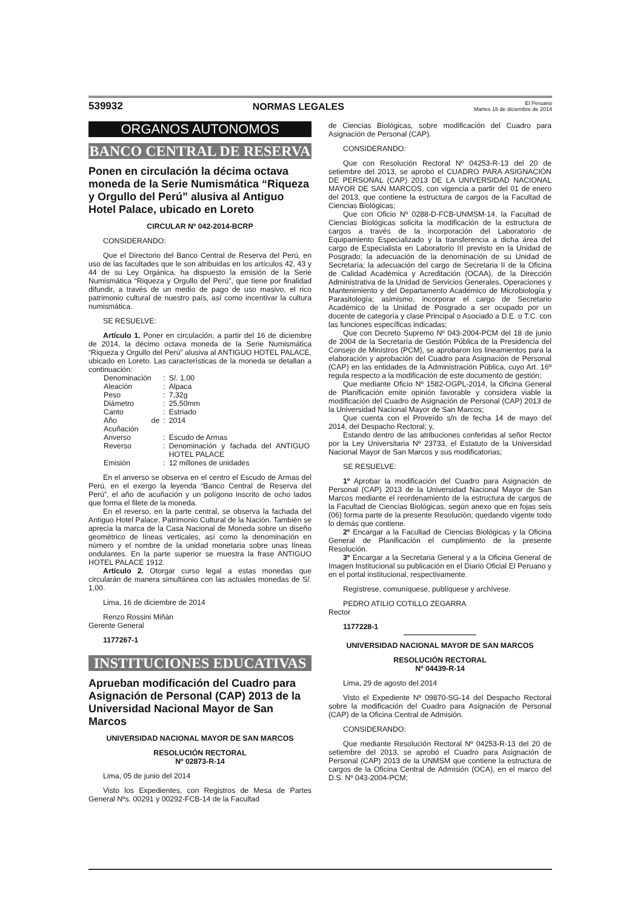539932 NORMAS LEGALES El Peruano
Martes 16 de diciembre de 2014
ORGANOS AUTONOMOS
BANCO CENTRAL DE RESERVA
Ponen en circulación la décima octava moneda de la Serie Numismática “Riqueza y Orgullo del Perú” alusiva al Antiguo Hotel Palace, ubicado en Loreto
CIRCULAR Nº 042-2014-BCRP
CONSIDERANDO:
Que el Directorio del Banco Central de Reserva del Perú, en uso de las facultades que le son atribuidas en los artículos 42, 43 y 44 de su Ley Orgánica, ha dispuesto la emisión de la Serie Numismática “Riqueza y Orgullo del Perú”, que tiene por finalidad difundir, a través de un medio de pago de uso masivo, el rico patrimonio cultural de nuestro país, así como incentivar la cultura numismática.
SE RESUELVE:
Artículo 1. Poner en circulación, a partir del 16 de diciembre de 2014, la décimo octava moneda de la Serie Numismática “Riqueza y Orgullo del Perú” alusiva al ANTIGUO HOTEL PALACE, ubicado en Loreto. Las características de la moneda se detallan a continuación:
| Denominación | : | S/. 1,00 |
| Aleación | : | Alpaca |
| Peso | : | 7,32g |
| Diámetro | : | 25,50mm |
| Canto | : | Estriado |
| Año de Acuñación | : | 2014 |
| Anverso | : | Escudo de Armas |
| Reverso | : | Denominación y fachada del ANTIGUO HOTEL PALACE |
| Emisión | : | 12 millones de unidades |
En el anverso se observa en el centro el Escudo de Armas del Perú, en el exergo la leyenda “Banco Central de Reserva del Perú”, el año de acuñación y un polígono inscrito de ocho lados que forma el filete de la moneda.
En el reverso, en la parte central, se observa la fachada del Antiguo Hotel Palace, Patrimonio Cultural de la Nación. También se aprecia la marca de la Casa Nacional de Moneda sobre un diseño geométrico de líneas verticales, así como la denominación en número y el nombre de la unidad monetaria sobre unas líneas ondulantes. En la parte superior se muestra la frase ANTIGUO HOTEL PALACE 1912.
Artículo 2. Otorgar curso legal a estas monedas que circularán de manera simultánea con las actuales monedas de S/. 1,00.
Lima, 16 de diciembre de 2014
Renzo Rossini Miñán
Gerente General
1177267-1
INSTITUCIONES EDUCATIVAS
Aprueban modificación del Cuadro para Asignación de Personal (CAP) 2013 de la Universidad Nacional Mayor de San Marcos
UNIVERSIDAD NACIONAL MAYOR DE SAN MARCOS
RESOLUCIÓN RECTORAL
Nº 02873-R-14
Lima, 05 de junio del 2014
Visto los Expedientes, con Registros de Mesa de Partes General Nºs. 00291 y 00292-FCB-14 de la Facultad
de Ciencias Biológicas, sobre modificación del Cuadro para Asignación de Personal (CAP).
CONSIDERANDO:
Que con Resolución Rectoral Nº 04253-R-13 del 20 de setiembre del 2013, se aprobó el CUADRO PARA ASIGNACIÓN DE PERSONAL (CAP) 2013 DE LA UNIVERSIDAD NACIONAL MAYOR DE SAN MARCOS, con vigencia a partir del 01 de enero del 2013, que contiene la estructura de cargos de la Facultad de Ciencias Biológicas;
Que con Oficio Nº 0288-D-FCB-UNMSM-14, la Facultad de Ciencias Biológicas solicita la modificación de la estructura de cargos a través de la incorporación del Laboratorio de Equipamiento Especializado y la transferencia a dicha área del cargo de Especialista en Laboratorio III previsto en la Unidad de Posgrado; la adecuación de la denominación de su Unidad de Secretaría; la adecuación del cargo de Secretaria II de la Oficina de Calidad Académica y Acreditación (OCAA), de la Dirección Administrativa de la Unidad de Servicios Generales, Operaciones y Mantenimiento y del Departamento Académico de Microbiología y Parasitología; asimismo, incorporar el cargo de Secretario Académico de la Unidad de Posgrado a ser ocupado por un docente de categoría y clase Principal o Asociado a D.E. o T.C. con las funciones específicas indicadas;
Que con Decreto Supremo Nº 043-2004-PCM del 18 de junio de 2004 de la Secretaría de Gestión Pública de la Presidencia del Consejo de Ministros (PCM), se aprobaron los lineamientos para la elaboración y aprobación del Cuadro para Asignación de Personal (CAP) en las entidades de la Administración Pública, cuyo Art. 16º regula respecto a la modificación de este documento de gestión;
Que mediante Oficio Nº 1582-OGPL-2014, la Oficina General de Planificación emite opinión favorable y considera viable la modificación del Cuadro de Asignación de Personal (CAP) 2013 de la Universidad Nacional Mayor de San Marcos;
Que cuenta con el Proveído s/n de fecha 14 de mayo del 2014, del Despacho Rectoral; y,
Estando dentro de las atribuciones conferidas al señor Rector por la Ley Universitaria Nº 23733, el Estatuto de la Universidad Nacional Mayor de San Marcos y sus modificatorias;
SE RESUELVE:
1º Aprobar la modificación del Cuadro para Asignación de Personal (CAP) 2013 de la Universidad Nacional Mayor de San Marcos mediante el reordenamiento de la estructura de cargos de la Facultad de Ciencias Biológicas, según anexo que en fojas seis (06) forma parte de la presente Resolución; quedando vigente todo lo demás que contiene.
2º Encargar a la Facultad de Ciencias Biológicas y la Oficina General de Planificación el cumplimiento de la presente Resolución.
3º Encargar a la Secretaria General y a la Oficina General de Imagen Institucional su publicación en el Diario Oficial El Peruano y en el portal institucional, respectivamente.
Regístrese, comuníquese, publíquese y archívese.
PEDRO ATILIO COTILLO ZEGARRA
Rector
1177228-1
UNIVERSIDAD NACIONAL MAYOR DE SAN MARCOS
RESOLUCIÓN RECTORAL
Nº 04439-R-14
Lima, 29 de agosto del 2014
Visto el Expediente Nº 09870-SG-14 del Despacho Rectoral sobre la modificación del Cuadro para Asignación de Personal (CAP) de la Oficina Central de Admisión.
CONSIDERANDO:
Que mediante Resolución Rectoral Nº 04253-R-13 del 20 de setiembre del 2013, se aprobó el Cuadro para Asignación de Personal (CAP) 2013 de la UNMSM que contiene la estructura de cargos de la Oficina Central de Admisión (OCA), en el marco del D.S. Nº 043-2004-PCM;